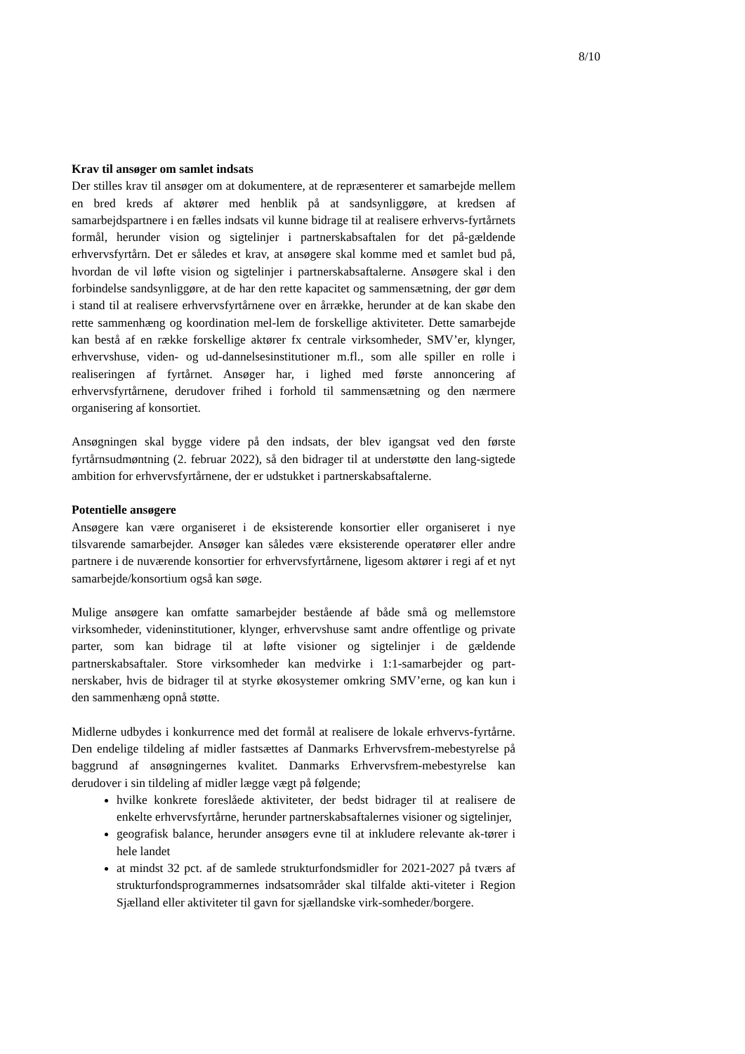8/10
Krav til ansøger om samlet indsats
Der stilles krav til ansøger om at dokumentere, at de repræsenterer et samarbejde mellem en bred kreds af aktører med henblik på at sandsynliggøre, at kredsen af samarbejdspartnere i en fælles indsats vil kunne bidrage til at realisere erhvervs-fyrtårnets formål, herunder vision og sigtelinjer i partnerskabsaftalen for det på-gældende erhvervsfyrtårn. Det er således et krav, at ansøgere skal komme med et samlet bud på, hvordan de vil løfte vision og sigtelinjer i partnerskabsaftalerne. Ansøgere skal i den forbindelse sandsynliggøre, at de har den rette kapacitet og sammensætning, der gør dem i stand til at realisere erhvervsfyrtårnene over en årrække, herunder at de kan skabe den rette sammenhæng og koordination mel-lem de forskellige aktiviteter. Dette samarbejde kan bestå af en række forskellige aktører fx centrale virksomheder, SMV’er, klynger, erhvervshuse, viden- og ud-dannelsesinstitutioner m.fl., som alle spiller en rolle i realiseringen af fyrtårnet. Ansøger har, i lighed med første annoncering af erhvervsfyrtårnene, derudover frihed i forhold til sammensætning og den nærmere organisering af konsortiet.
Ansøgningen skal bygge videre på den indsats, der blev igangsat ved den første fyrtårnsudmøntning (2. februar 2022), så den bidrager til at understøtte den lang-sigtede ambition for erhvervsfyrtårnene, der er udstukket i partnerskabsaftalerne.
Potentielle ansøgere
Ansøgere kan være organiseret i de eksisterende konsortier eller organiseret i nye tilsvarende samarbejder. Ansøger kan således være eksisterende operatører eller andre partnere i de nuværende konsortier for erhvervsfyrtårnene, ligesom aktører i regi af et nyt samarbejde/konsortium også kan søge.
Mulige ansøgere kan omfatte samarbejder bestående af både små og mellemstore virksomheder, videninstitutioner, klynger, erhvervshuse samt andre offentlige og private parter, som kan bidrage til at løfte visioner og sigtelinjer i de gældende partnerskabsaftaler. Store virksomheder kan medvirke i 1:1-samarbejder og part-nerskaber, hvis de bidrager til at styrke økosystemer omkring SMV’erne, og kan kun i den sammenhæng opnå støtte.
Midlerne udbydes i konkurrence med det formål at realisere de lokale erhvervs-fyrtårne. Den endelige tildeling af midler fastsættes af Danmarks Erhvervsfrem-mebestyrelse på baggrund af ansøgningernes kvalitet. Danmarks Erhvervsfrem-mebestyrelse kan derudover i sin tildeling af midler lægge vægt på følgende;
hvilke konkrete foreslåede aktiviteter, der bedst bidrager til at realisere de enkelte erhvervsfyrtårne, herunder partnerskabsaftalernes visioner og sigtelinjer,
geografisk balance, herunder ansøgers evne til at inkludere relevante ak-tører i hele landet
at mindst 32 pct. af de samlede strukturfondsmidler for 2021-2027 på tværs af strukturfondsprogrammernes indsatsområder skal tilfalde akti-viteter i Region Sjælland eller aktiviteter til gavn for sjællandske virk-somheder/borgere.